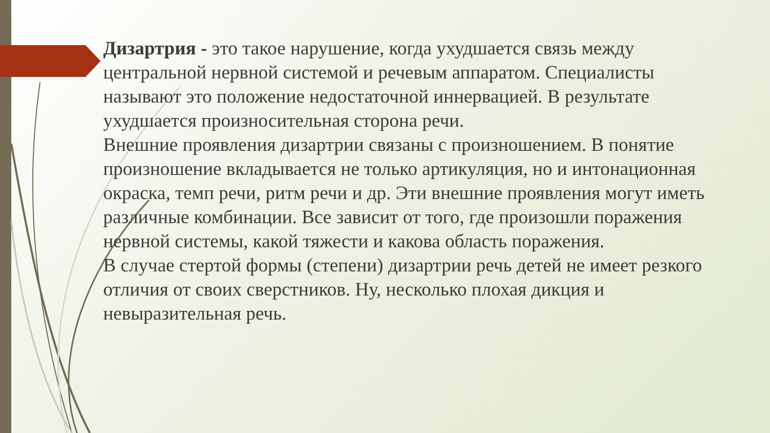Дизартрия - это такое нарушение, когда ухудшается связь между центральной нервной системой и речевым аппаратом. Специалисты называют это положение недостаточной иннервацией. В результате ухудшается произносительная сторона речи.
Внешние проявления дизартрии связаны с произношением. В понятие произношение вкладывается не только артикуляция, но и интонационная окраска, темп речи, ритм речи и др. Эти внешние проявления могут иметь различные комбинации. Все зависит от того, где произошли поражения нервной системы, какой тяжести и какова область поражения.
В случае стертой формы (степени) дизартрии речь детей не имеет резкого отличия от своих сверстников. Ну, несколько плохая дикция и невыразительная речь.